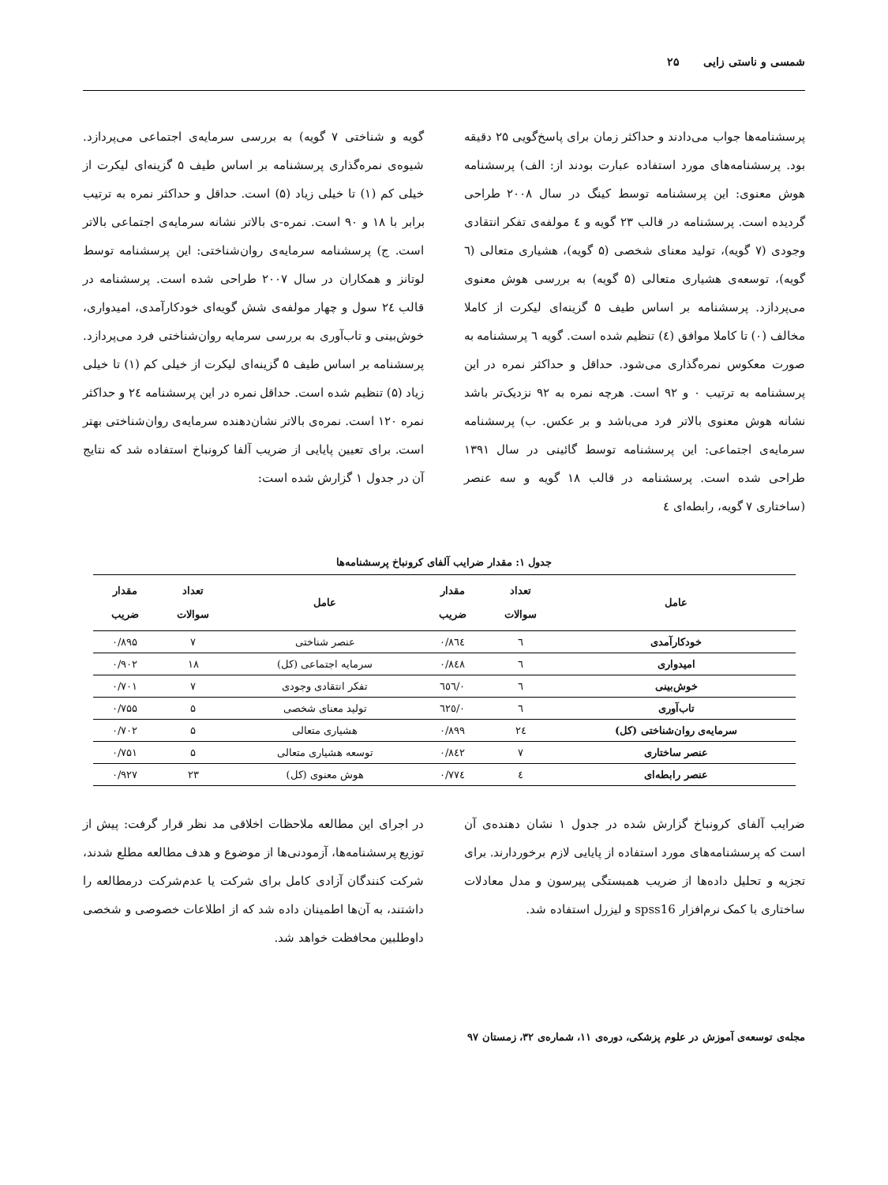شمسی و ناستی زایی ۲۵
پرسشنامه‌ها جواب می‌دادند و حداکثر زمان برای پاسخ‌گویی ۲۵ دقیقه بود. پرسشنامه‌های مورد استفاده عبارت بودند از: الف) پرسشنامه هوش معنوی: این پرسشنامه توسط کینگ در سال ۲۰۰۸ طراحی گردیده است. پرسشنامه در قالب ۲۳ گویه و ٤ مولفه‌ی تفکر انتقادی وجودی (۷ گویه)، تولید معنای شخصی (۵ گویه)، هشیاری متعالی (٦ گویه)، توسعه‌ی هشیاری متعالی (۵ گویه) به بررسی هوش معنوی می‌پردازد. پرسشنامه بر اساس طیف ۵ گزینه‌ای لیکرت از کاملا مخالف (۰) تا کاملا موافق (٤) تنظیم شده است. گویه ٦ پرسشنامه به صورت معکوس نمره‌گذاری می‌شود. حداقل و حداکثر نمره در این پرسشنامه به ترتیب ۰ و ۹۲ است. هرچه نمره به ۹۲ نزدیک‌تر باشد نشانه هوش معنوی بالاتر فرد می‌باشد و بر عکس. ب) پرسشنامه سرمایه‌ی اجتماعی: این پرسشنامه توسط گائینی در سال ۱۳۹۱ طراحی شده است. پرسشنامه در قالب ۱۸ گویه و سه عنصر (ساختاری ۷ گویه، رابطه‌ای ٤
گویه و شناختی ۷ گویه) به بررسی سرمایه‌ی اجتماعی می‌پردازد. شیوه‌ی نمره‌گذاری پرسشنامه بر اساس طیف ۵ گزینه‌ای لیکرت از خیلی کم (۱) تا خیلی زیاد (۵) است. حداقل و حداکثر نمره به ترتیب برابر با ۱۸ و ۹۰ است. نمره-ی بالاتر نشانه سرمایه‌ی اجتماعی بالاتر است. ج) پرسشنامه سرمایه‌ی روان‌شناختی: این پرسشنامه توسط لوتانز و همکاران در سال ۲۰۰۷ طراحی شده است. پرسشنامه در قالب ۲٤ سول و چهار مولفه‌ی شش گویه‌ای خودکارآمدی، امیدواری، خوش‌بینی و تاب‌آوری به بررسی سرمایه روان‌شناختی فرد می‌پردازد. پرسشنامه بر اساس طیف ۵ گزینه‌ای لیکرت از خیلی کم (۱) تا خیلی زیاد (۵) تنظیم شده است. حداقل نمره در این پرسشنامه ۲٤ و حداکثر نمره ۱۲۰ است. نمره‌ی بالاتر نشان‌دهنده سرمایه‌ی روان‌شناختی بهتر است. برای تعیین پایایی از ضریب آلفا کرونباخ استفاده شد که نتایج آن در جدول ۱ گزارش شده است:
جدول ۱: مقدار ضرایب آلفای کرونباخ پرسشنامه‌ها
| عامل | تعداد سوالات | مقدار ضریب | عامل | تعداد سوالات | مقدار ضریب |
| --- | --- | --- | --- | --- | --- |
| خودکارآمدی | ٦ | ۰/۸٦٤ | عنصر شناختی | ۷ | ۰/۸۹۵ |
| امیدواری | ٦ | ۰/۸٤۸ | سرمایه اجتماعی (کل) | ۱۸ | ۰/۹۰۲ |
| خوش‌بینی | ٦ | ۰/٦٥٦ | تفکر انتقادی وجودی | ۷ | ۰/۷۰۱ |
| تاب‌آوری | ٦ | ۰/٦۲٥ | تولید معنای شخصی | ۵ | ۰/۷۵۵ |
| سرمایه‌ی روان‌شناختی (کل) | ۲٤ | ۰/۸۹۹ | هشیاری متعالی | ۵ | ۰/۷۰۲ |
| عنصر ساختاری | ۷ | ۰/۸٤۲ | توسعه هشیاری متعالی | ۵ | ۰/۷۵۱ |
| عنصر رابطه‌ای | ٤ | ۰/۷۷٤ | هوش معنوی (کل) | ۲۳ | ۰/۹۲۷ |
ضرایب آلفای کرونباخ گزارش شده در جدول ۱ نشان دهنده‌ی آن است که پرسشنامه‌های مورد استفاده از پایایی لازم برخوردارند. برای تجزیه و تحلیل داده‌ها از ضریب همبستگی پیرسون و مدل معادلات ساختاری با کمک نرم‌افزار spss16 و لیزرل استفاده شد.
در اجرای این مطالعه ملاحظات اخلاقی مد نظر قرار گرفت: پیش از توزیع پرسشنامه‌ها، آزمودنی‌ها از موضوع و هدف مطالعه مطلع شدند، شرکت کنندگان آزادی کامل برای شرکت یا عدم‌شرکت درمطالعه را داشتند، به آن‌ها اطمینان داده شد که از اطلاعات خصوصی و شخصی داوطلبین محافظت خواهد شد.
مجله‌ی توسعه‌ی آموزش در علوم پزشکی، دوره‌ی ۱۱، شماره‌ی ۳۲، زمستان ۹۷